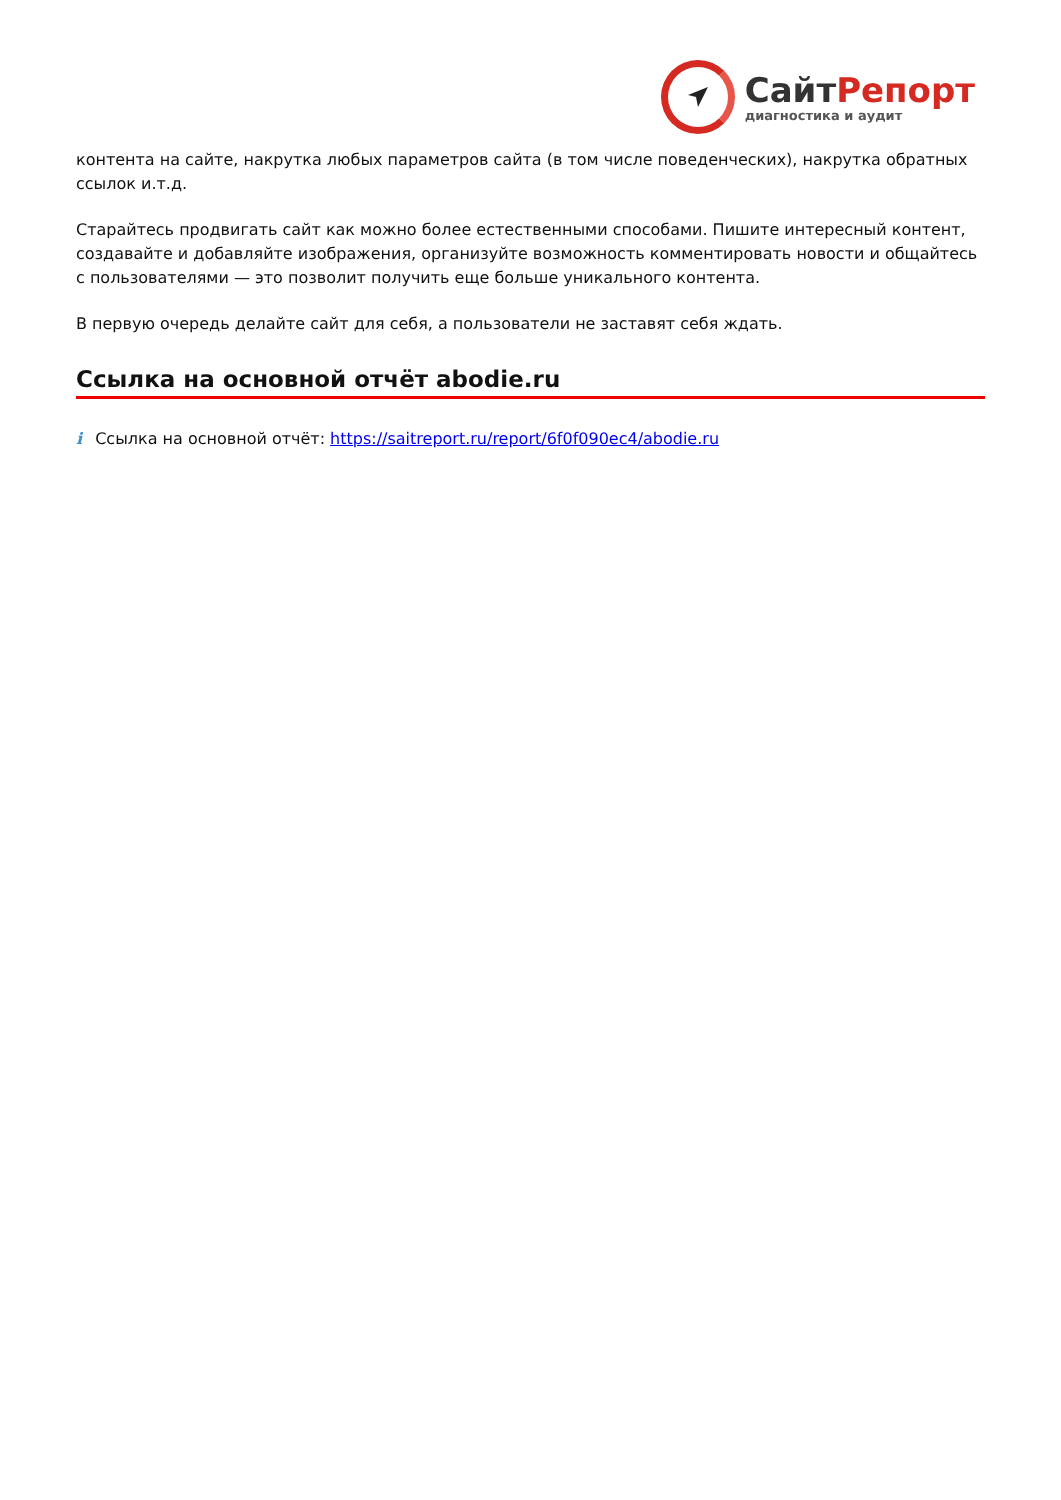СайтРепорт
диагностика и аудит
контента на сайте, накрутка любых параметров сайта (в том числе поведенческих), накрутка обратных ссылок и.т.д.
Старайтесь продвигать сайт как можно более естественными способами. Пишите интересный контент, создавайте и добавляйте изображения, организуйте возможность комментировать новости и общайтесь с пользователями — это позволит получить еще больше уникального контента.
В первую очередь делайте сайт для себя, а пользователи не заставят себя ждать.
Ссылка на основной отчёт abodie.ru
i Ссылка на основной отчёт: https://saitreport.ru/report/6f0f090ec4/abodie.ru